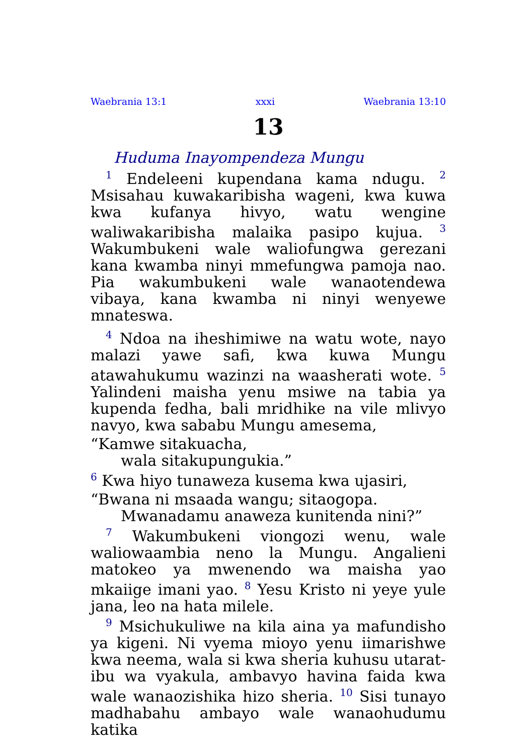Waebrania 13:1 xxxi Waebrania 13:10
13
Huduma Inayompendeza Mungu
<sup>1</sup> Endeleeni kupendana kama ndugu. <sup>2</sup> Msisahau kuwakaribisha wageni, kwa kuwa kwa kufanya hivyo, watu wengine waliwakaribisha malaika pasipo kujua. <sup>3</sup> Wakumbukeni wale waliofungwa gerezani kana kwamba ninyi mmefungwa pamoja nao. Pia wakumbukeni wale wanaotendewa vibaya, kana kwamba ni ninyi wenyewe mnateswa.
<sup>4</sup> Ndoa na iheshimiwe na watu wote, nayo malazi yawe safi, kwa kuwa Mungu atawahukumu wazinzi na waasherati wote. <sup>5</sup> Yalindeni maisha yenu msiwe na tabia ya kupenda fedha, bali mridhike na vile mlivyo navyo, kwa sababu Mungu amesema,
“Kamwe sitakuacha,
wala sitakupungukia.”
<sup>6</sup> Kwa hiyo tunaweza kusema kwa ujasiri,
“Bwana ni msaada wangu; sitaogopa.
Mwanadamu anaweza kunitenda nini?”
<sup>7</sup> Wakumbukeni viongozi wenu, wale waliowaambia neno la Mungu. Angalieni matokeo ya mwenendo wa maisha yao mkaiige imani yao. <sup>8</sup> Yesu Kristo ni yeye yule jana, leo na hata milele.
<sup>9</sup> Msichukuliwe na kila aina ya mafundisho ya kigeni. Ni vyema mioyo yenu iimarishwe kwa neema, wala si kwa sheria kuhusu utarat-ibu wa vyakula, ambavyo havina faida kwa wale wanaozishika hizo sheria. <sup>10</sup> Sisi tunayo madhabahu ambayo wale wanaohudumu katika